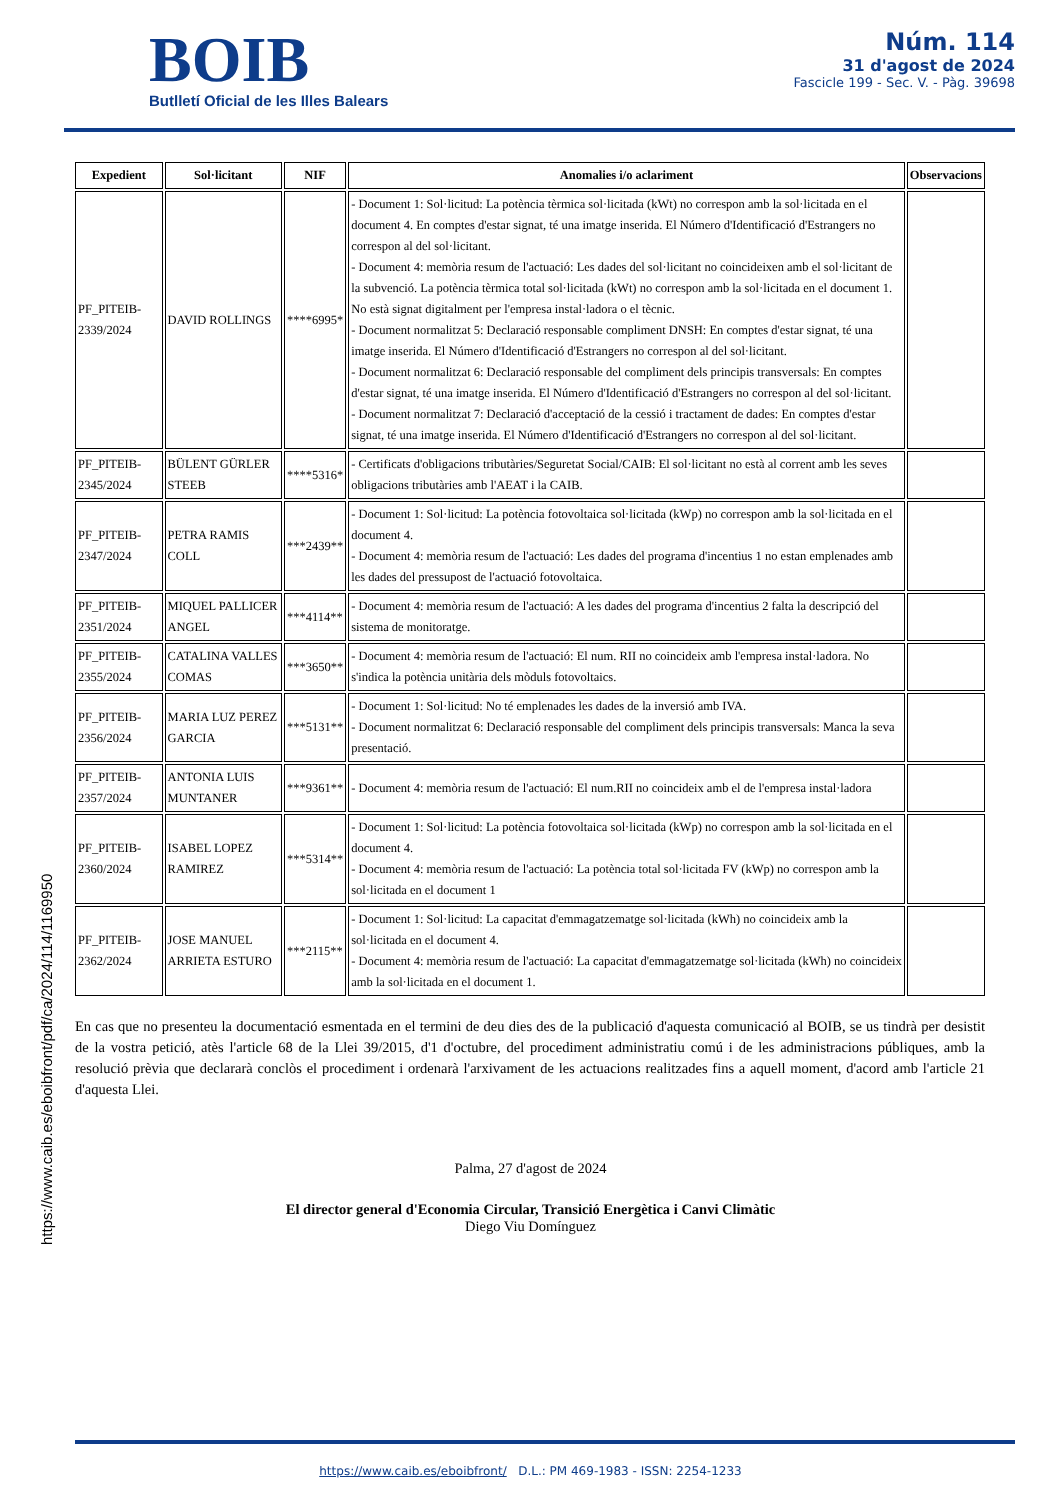BOIB
Butlletí Oficial de les Illes Balears
Núm. 114
31 d'agost de 2024
Fascicle 199 - Sec. V. - Pàg. 39698
| Expedient | Sol·licitant | NIF | Anomalies i/o aclariment | Observacions |
| --- | --- | --- | --- | --- |
| PF_PITEIB-2339/2024 | DAVID ROLLINGS | ****6995* | - Document 1: Sol·licitud: La potència tèrmica sol·licitada (kWt) no correspon amb la sol·licitada en el document 4. En comptes d'estar signat, té una imatge inserida. El Número d'Identificació d'Estrangers no correspon al del sol·licitant. - Document 4: memòria resum de l'actuació: Les dades del sol·licitant no coincideixen amb el sol·licitant de la subvenció. La potència tèrmica total sol·licitada (kWt) no correspon amb la sol·licitada en el document 1. No està signat digitalment per l'empresa instal·ladora o el tècnic. - Document normalitzat 5: Declaració responsable compliment DNSH: En comptes d'estar signat, té una imatge inserida. El Número d'Identificació d'Estrangers no correspon al del sol·licitant. - Document normalitzat 6: Declaració responsable del compliment dels principis transversals: En comptes d'estar signat, té una imatge inserida. El Número d'Identificació d'Estrangers no correspon al del sol·licitant. - Document normalitzat 7: Declaració d'acceptació de la cessió i tractament de dades: En comptes d'estar signat, té una imatge inserida. El Número d'Identificació d'Estrangers no correspon al del sol·licitant. | |
| PF_PITEIB-2345/2024 | BÜLENT GÜRLER STEEB | ****5316* | - Certificats d'obligacions tributàries/Seguretat Social/CAIB: El sol·licitant no està al corrent amb les seves obligacions tributàries amb l'AEAT i la CAIB. | |
| PF_PITEIB-2347/2024 | PETRA RAMIS COLL | ***2439** | - Document 1: Sol·licitud: La potència fotovoltaica sol·licitada (kWp) no correspon amb la sol·licitada en el document 4. - Document 4: memòria resum de l'actuació: Les dades del programa d'incentius 1 no estan emplenades amb les dades del pressupost de l'actuació fotovoltaica. | |
| PF_PITEIB-2351/2024 | MIQUEL PALLICER ANGEL | ***4114** | - Document 4: memòria resum de l'actuació: A les dades del programa d'incentius 2 falta la descripció del sistema de monitoratge. | |
| PF_PITEIB-2355/2024 | CATALINA VALLES COMAS | ***3650** | - Document 4: memòria resum de l'actuació: El num. RII no coincideix amb l'empresa instal·ladora. No s'indica la potència unitària dels mòduls fotovoltaics. | |
| PF_PITEIB-2356/2024 | MARIA LUZ PEREZ GARCIA | ***5131** | - Document 1: Sol·licitud: No té emplenades les dades de la inversió amb IVA. - Document normalitzat 6: Declaració responsable del compliment dels principis transversals: Manca la seva presentació. | |
| PF_PITEIB-2357/2024 | ANTONIA LUIS MUNTANER | ***9361** | - Document 4: memòria resum de l'actuació: El num.RII no coincideix amb el de l'empresa instal·ladora | |
| PF_PITEIB-2360/2024 | ISABEL LOPEZ RAMIREZ | ***5314** | - Document 1: Sol·licitud: La potència fotovoltaica sol·licitada (kWp) no correspon amb la sol·licitada en el document 4. - Document 4: memòria resum de l'actuació: La potència total sol·licitada FV (kWp) no correspon amb la sol·licitada en el document 1 | |
| PF_PITEIB-2362/2024 | JOSE MANUEL ARRIETA ESTURO | ***2115** | - Document 1: Sol·licitud: La capacitat d'emmagatzematge sol·licitada (kWh) no coincideix amb la sol·licitada en el document 4. - Document 4: memòria resum de l'actuació: La capacitat d'emmagatzematge sol·licitada (kWh) no coincideix amb la sol·licitada en el document 1. | |
En cas que no presenteu la documentació esmentada en el termini de deu dies des de la publicació d'aquesta comunicació al BOIB, se us tindrà per desistit de la vostra petició, atès l'article 68 de la Llei 39/2015, d'1 d'octubre, del procediment administratiu comú i de les administracions públiques, amb la resolució prèvia que declararà conclòs el procediment i ordenarà l'arxivament de les actuacions realitzades fins a aquell moment, d'acord amb l'article 21 d'aquesta Llei.
Palma, 27 d'agost de 2024
El director general d'Economia Circular, Transició Energètica i Canvi Climàtic
Diego Viu Domínguez
https://www.caib.es/eboibfront/pdf/ca/2024/114/1169950
https://www.caib.es/eboibfront/ D.L.: PM 469-1983 - ISSN: 2254-1233